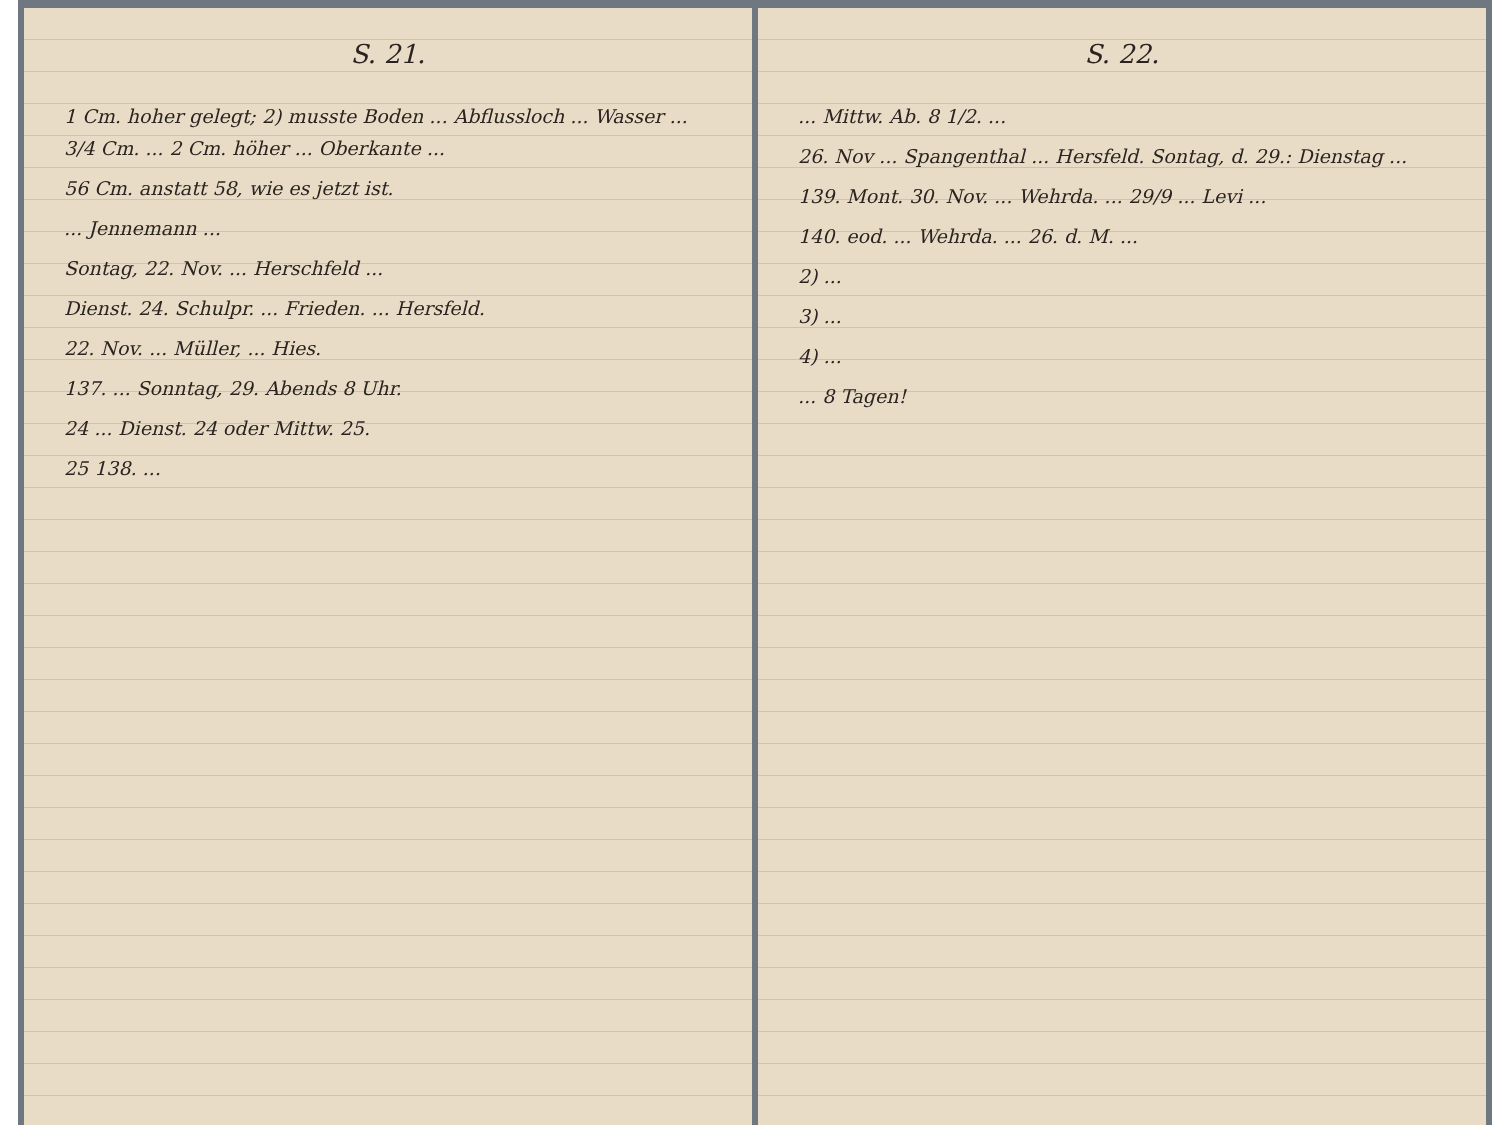S. 21.
1 Cm. hoher gelegt; 2) musste Boden ... Abflussloch ... Wasser ... 3/4 Cm. ... 2 Cm. höher ... Oberkante ...
56 Cm. anstatt 58, wie es jetzt ist.
... Jennemann ...
Sontag, 22. Nov. ... Herschfeld ...
Dienst. 24. Schulpr. ... Frieden. ... Hersfeld.
22. Nov. ... Müller, ... Hies.
137. ... Sonntag, 29. Abends 8 Uhr.
24 ... Dienst. 24 oder Mittw. 25.
25 138. ...
S. 22.
... Mittw. Ab. 8 1/2. ...
26. Nov ... Spangenthal ... Hersfeld. Sontag, d. 29.: Dienstag ...
139. Mont. 30. Nov. ... Wehrda. ... 29/9 ... Levi ...
140. eod. ... Wehrda. ... 26. d. M. ...
2) ...
3) ...
4) ...
... 8 Tagen!